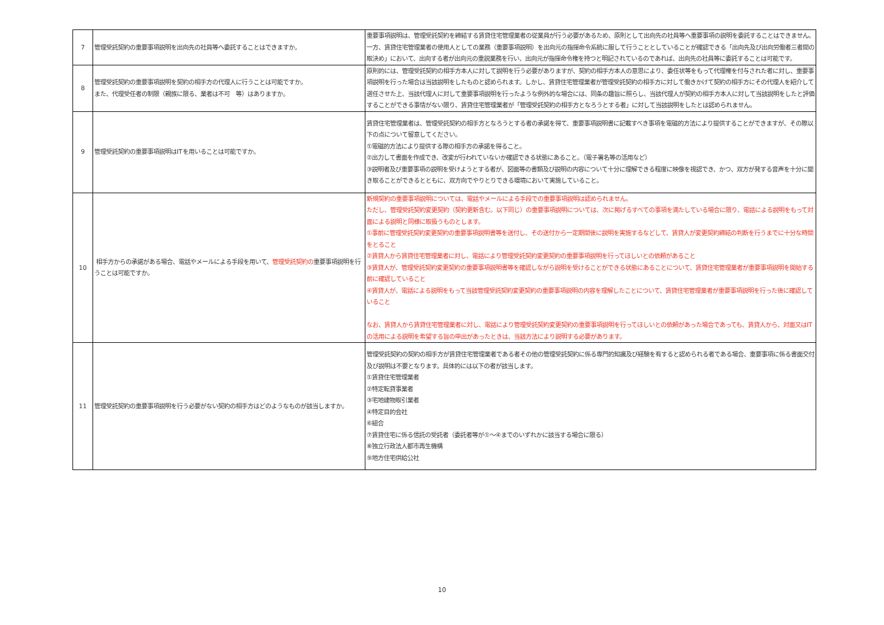| 7 | 管理受託契約の重要事項説明を出向先の社員等へ委託することはできますか。 | 重要事項説明は、管理受託契約を締結する賃貸住宅管理業者の従業員が行う必要があるため、原則として出向先の社員等へ重要事項の説明を委託することはできません。 一方、賃貸住宅管理業者の使用人としての業務（重要事項説明）を出向元の指揮命令系統に服して行うこととしていることが確認できる「出向先及び出向労働者三者間の取決め」において、出向する者が出向元の重説業務を行い、出向元が指揮命令権を持つと明記されているのであれば、出向先の社員等に委託することは可能です。 |
| 8 | 管理受託契約の重要事項説明を契約の相手方の代理人に行うことは可能ですか。 また、代理受任者の制限（親族に限る、業者は不可 等）はありますか。 | 原則的には、管理受託契約の相手方本人に対して説明を行う必要がありますが、契約の相手方本人の意思により、委任状等をもって代理権を付与された者に対し、重要事項説明を行った場合は当該説明をしたものと認められます。しかし、賃貸住宅管理業者が管理受託契約の相手方に対して働きかけて契約の相手方にその代理人を紹介して選任させた上、当該代理人に対して重要事項説明を行ったような例外的な場合には、同条の趣旨に照らし、当該代理人が契約の相手方本人に対して当該説明をしたと評価することができる事情がない限り、賃貸住宅管理業者が「管理受託契約の相手方となろうとする者」に対して当該説明をしたとは認められません。 |
| 9 | 管理受託契約の重要事項説明はITを用いることは可能ですか。 | 賃貸住宅管理業者は、管理受託契約の相手方となろうとする者の承諾を得て、重要事項説明書に記載すべき事項を電磁的方法により提供することができますが、その際以下の点について留意してください。 ①電磁的方法により提供する際の相手方の承諾を得ること。 ②出力して書面を作成でき、改変が行われていないか確認できる状態にあること。（電子署名等の活用など） ③説明者及び重要事項の説明を受けようとする者が、図面等の書類及び説明の内容について十分に理解できる程度に映像を視認でき、かつ、双方が発する音声を十分に聞き取ることができるとともに、双方向でやりとりできる環境において実施していること。 |
| 10 | 相手方からの承諾がある場合、電話やメールによる手段を用いて、 管理受託契約の 重要事項説明を行うことは可能ですか。 | 新規契約の重要事項説明については、電話やメールによる手段での重要事項説明は認められません。 ただし、管理受託契約変更契約（契約更新含む。以下同じ）の重要事項説明については、次に掲げるすべての事項を満たしている場合に限り、電話による説明をもって対面による説明と同様に取扱うものとします。 ①事前に管理受託契約変更契約の重要事項説明書等を送付し、その送付から一定期間後に説明を実施するなどして、賃貸人が変更契約締結の判断を行うまでに十分な時間をとること ②賃貸人から賃貸住宅管理業者に対し、電話により管理受託契約変更契約の重要事項説明を行ってほしいとの依頼があること ③賃貸人が、管理受託契約変更契約の重要事項説明書等を確認しながら説明を受けることができる状態にあることについて、賃貸住宅管理業者が重要事項説明を開始する前に確認していること ④賃貸人が、電話による説明をもって当該管理受託契約変更契約の重要事項説明の内容を理解したことについて、賃貸住宅管理業者が重要事項説明を行った後に確認していること なお、賃貸人から賃貸住宅管理業者に対し、電話により管理受託契約変更契約の重要事項説明を行ってほしいとの依頼があった場合であっても、賃貸人から、対面又はITの活用による説明を希望する旨の申出があったときは、当該方法により説明する必要があります。 |
| 11 | 管理受託契約の重要事項説明を行う必要がない契約の相手方はどのようなものが該当しますか。 | 管理受託契約の契約の相手方が賃貸住宅管理業者である者その他の管理受託契約に係る専門的知識及び経験を有すると認められる者である場合、重要事項に係る書面交付及び説明は不要となります。具体的には以下の者が該当します。 ①賃貸住宅管理業者 ②特定転貸事業者 ③宅地建物取引業者 ④特定目的会社 ⑥組合 ⑦賃貸住宅に係る信託の受託者（委託者等が①～④までのいずれかに該当する場合に限る） ⑧独立行政法人都市再生機構 ⑨地方住宅供給公社 |
10